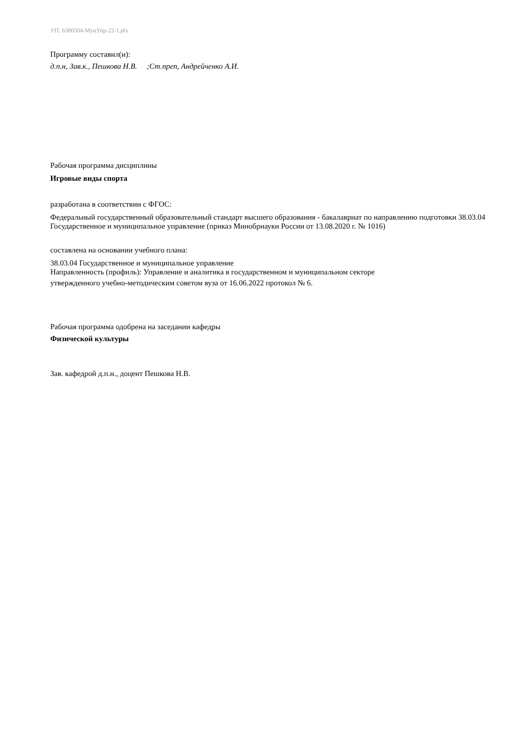УП: b380304-МунУпр-22-1.plx
Программу составил(и):
д.п.н, Зав.к., Пешкова Н.В. ;Ст.преп, Андрейченко А.И.
Рабочая программа дисциплины
Игровые виды спорта
разработана в соответствии с ФГОС:
Федеральный государственный образовательный стандарт высшего образования - бакалавриат по направлению подготовки 38.03.04 Государственное и муниципальное управление (приказ Минобрнауки России от 13.08.2020 г. № 1016)
составлена на основании учебного плана:
38.03.04 Государственное и муниципальное управление
Направленность (профиль): Управление и аналитика в государственном и муниципальном секторе
утвержденного учебно-методическим советом вуза от 16.06.2022 протокол № 6.
Рабочая программа одобрена на заседании кафедры
Физической культуры
Зав. кафедрой д.п.н., доцент Пешкова Н.В.